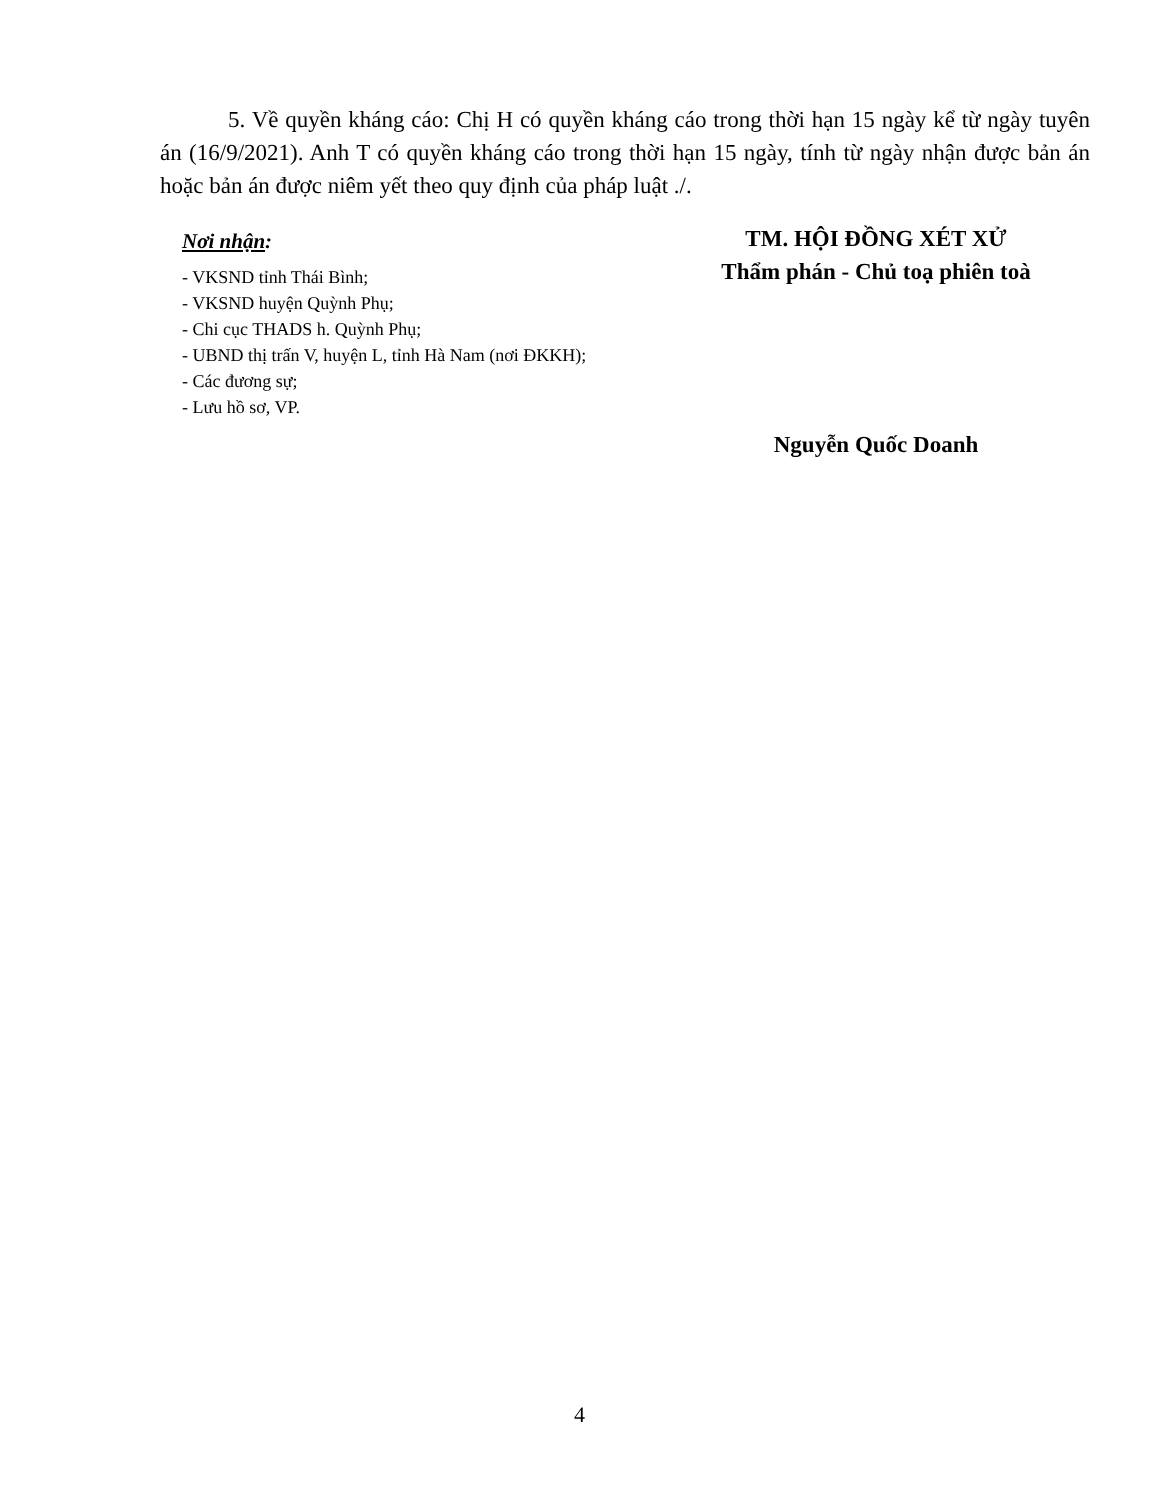5. Về quyền kháng cáo: Chị H có quyền kháng cáo trong thời hạn 15 ngày kể từ ngày tuyên án (16/9/2021). Anh T có quyền kháng cáo trong thời hạn 15 ngày, tính từ ngày nhận được bản án hoặc bản án được niêm yết theo quy định của pháp luật ./.
Nơi nhận:
- VKSND tỉnh Thái Bình;
- VKSND huyện Quỳnh Phụ;
- Chi cục THADS h. Quỳnh Phụ;
- UBND thị trấn V, huyện L, tỉnh Hà Nam (nơi ĐKKH);
- Các đương sự;
- Lưu hồ sơ, VP.
TM. HỘI ĐỒNG XÉT XỬ
Thẩm phán - Chủ toạ phiên toà
Nguyễn Quốc Doanh
4